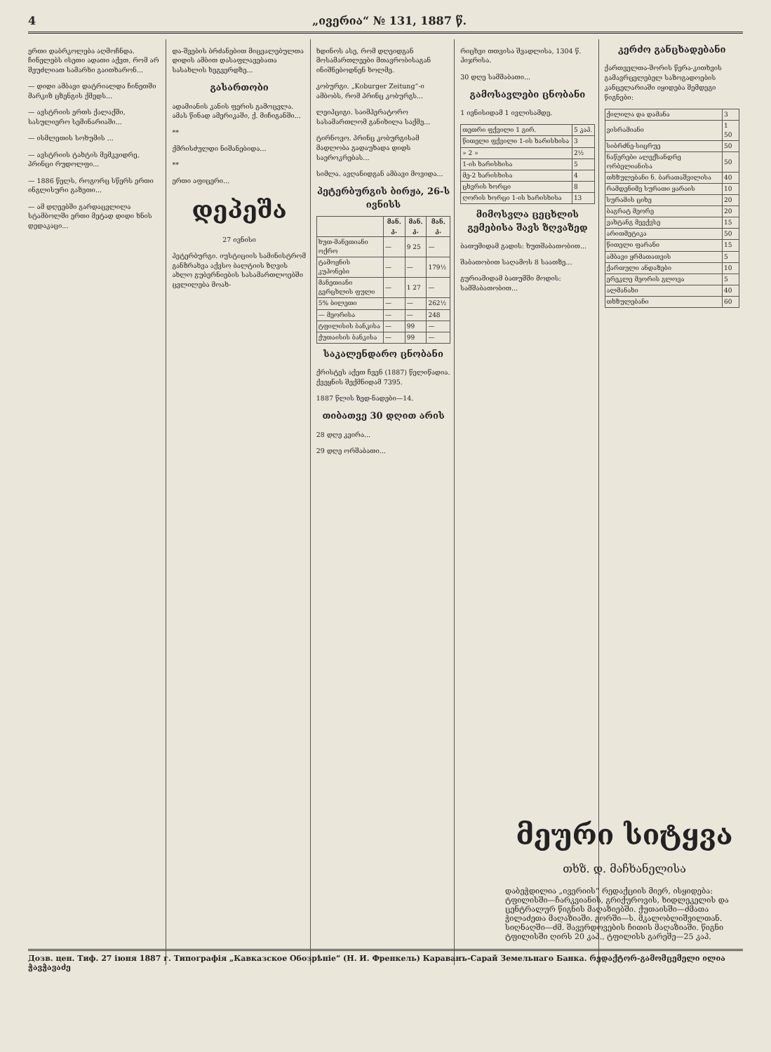4 „ივერია“ № 131, 1887 წ.
ერთი დაბრკოლება აღმოჩნდა. ჩინელებს ისეთი ადათი აქვთ, რომ არ შეუძლიათ სამარხი გაითხარონ...
— დიდი ამბავი დატრიალდა ჩინეთში მარკიზ ცზენგის ქმედს...
— ავსტრიის ერთს ქალაქში, სასულიერო სემინარიაში...
— ისმლეთის სოხუმის ...
— ავსტრიის ტახტის მემკვიდრე, პრინცი რუდოლფი...
— 1886 წელს, როგორც სწერს ერთი ინგლისური გაზეთი...
— ამ დღეებში გარდაცვლილა სტამბოლში ერთი მეტად დიდი ხნის დედაკაცი...
და-შვების ბრძანებით მიცვალებულთა დიდის ამბით დასაფლავებათა სასახლის ხეგვერდზე...
გასართობი
ადამიანის კანის ფერის გამოცვლა. ამას წინად ამერიკაში, ქ. მიჩიგანში...
**
ქმრისძულდი ნიშანებიდა...
**
ერთი აფიცერი...
დეპეშა
27 ივნისი
პეტერბურგი. იუსტიციის სამინისტრომ განზრახვა აქვსო ბალტიის ზღვის ახლო გუბერნიების სასამართლოებში ცვლილება მოახ-
ხდინოს ასე, რომ დღეიდგან მოსამართლეები მთავრობისაგან ინიშნებოდნენ ხოლმე.
კობურგი. „Koburger Zeitung“-ი ამბობს, რომ პრინც კობურგს...
ლეიპციგი. საიმპერატორო სასამართლომ განიხილა საქმე...
ტირნოვო. პრინც კობურგისამ მადლობა გადაუხადა დიდს საეროკრებას...
სიმლა. ავღანიდგან ამბავი მოვიდა...
პეტერბურგის ბირჟა, 26-ს ივნისს
| | მან. კ. | მან. კ. | მან. კ. |
| --- | --- | --- | --- |
| ხუთ-მანეთიანი ოქრო | — | 9 25 | — |
| ტამოჟნის კუპონები | — | — | 179½ |
| მანეთიანი გერცხლის ფული | — | 1 27 | — |
| 5% ბილეთი | — | — | 262½ |
| — მეორისა | — | — | 248 |
| ტფილისის ბანკისა | — | 99 | — |
| ქუთაისის ბანკისა | — | 99 | — |
საკალენდარო ცნობანი
ქრისტეს აქეთ ჩვენ (1887) წელიწადია. ქვეყნის შექმნიდამ 7395.
1887 წლის ზედ-ნადები—14.
თიბათვე 30 დღით არის
28 დღე კვირა...
29 დღე ორშაბათი...
რიცხვი თთვისა შვადლისა, 1304 წ. ჰიჯრისა.
30 დღე სამშაბათი...
გამოსავლები ცნობანი
1 ივნისიდამ 1 ივლისამდე.
| თეთრი ფქვილი 1 გირ. | 5 კაპ. |
| წითელი ფქვილი 1-ის ხარისხისა | 3 |
| » 2 » | 2½ |
| 1-ის ხარისხისა | 5 |
| მე-2 ხარისხისა | 4 |
| ცხვრის ხორცი | 8 |
| ღორის ხორცი 1-ის ხარისხისა | 13 |
მიმოსვლა ცეცხლის გემებისა შავს ზღვაზედ
ბათუმიდამ გადის: ხუთშაბათობით...
შაბათობით საღამოს 8 საათზე...
გურიამიდამ ბათუმში მოდის: სამშაბათობით...
კერძო განცხადებანი
ქართველთა-შორის წერა-კითხვის გამავრცელებელ საზოგადოების კანცელარიაში იყიდება შემდეგი წიგნები:
| ქილილა და დამანა | 3 |
| ვისრამიანი | 1 50 |
| სიბრძნე-სიცრუე | 50 |
| ნაწერები ალექსანდრე ორბელიანისა | 50 |
| თხზულებანი ნ. ბარათაშვილისა | 40 |
| რამდენიმე სურათი ყარაის | 10 |
| სურამის ციხე | 20 |
| ბაგრატ მეორე | 20 |
| ვახტანგ მეექვსე | 15 |
| არითმეტიკა | 50 |
| წითელი ფარანი | 15 |
| ამბავი ყრმათათვის | 5 |
| ქართული ანდაზები | 10 |
| ერეკლე მეორის გლოვა | 5 |
| ალმანახი | 40 |
| თხზულებანი | 60 |
მეური სიტყვა
თხზ. დ. მაჩხანელისა
დაბეჭდილია „ივერიის“ რედაქციის მიერ, ისყიდება: ტფილისში—ჩარკვიანის, გრიქუროვის, ხიდლეკელის და ცენტრალურ წიგნის მაღაზიებში. ქუთაისში—ძმათა ჭილაძეთა მაღაზიაში. გორში—ს. მკალობლიშვილთან. სიღნაღში—ძმ. შავერდოვების ჩითის მაღაზიაში. წიგნი ტფილისში ღირს 20 კაპ., ტფილისს გარეშე—25 კაპ.
Дозв. цен. Тиф. 27 іюня 1887 г. Типографія „Кавказское Обозрѣніе“ (Н. И. Френкель) Караванъ-Сарай Земельнаго Банка. რედაქტორ-გამომცემელი ილია ჭავჭავაძე